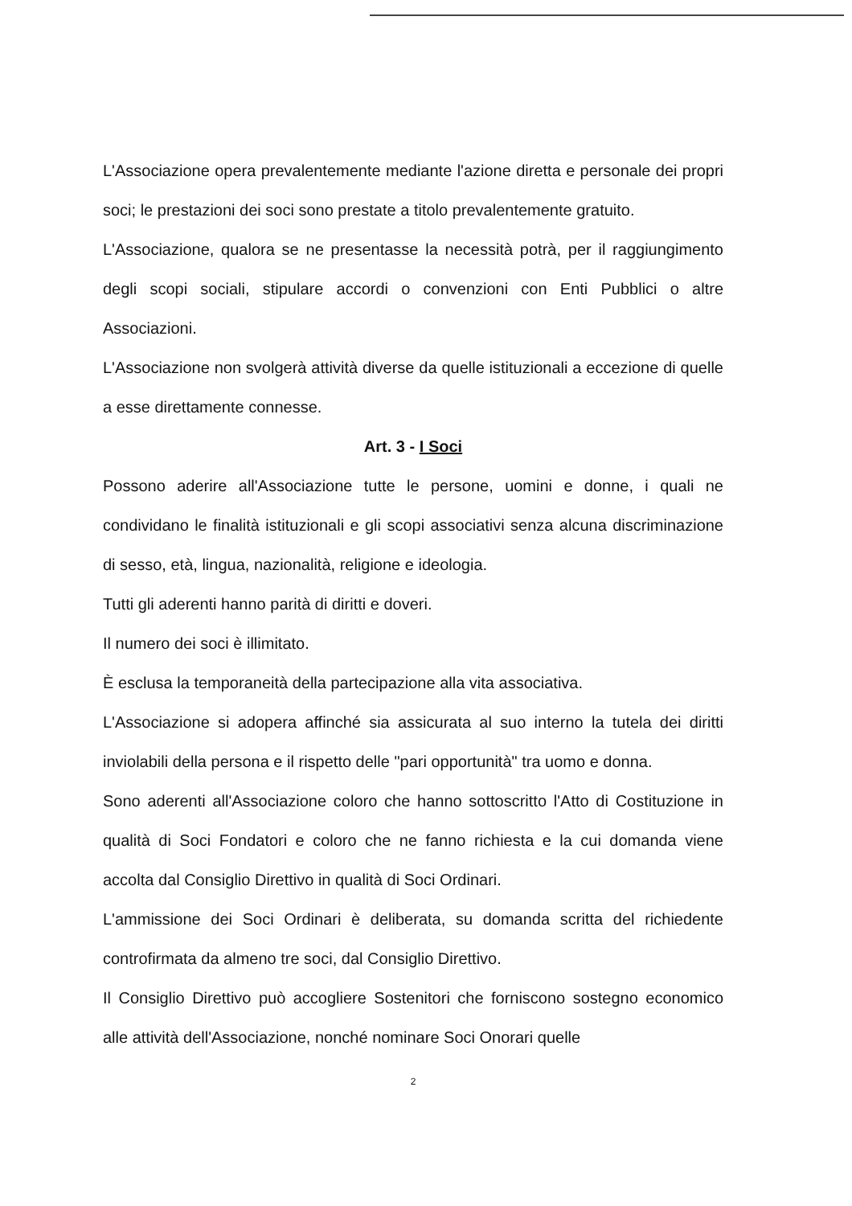L'Associazione opera prevalentemente mediante l'azione diretta e personale dei propri soci; le prestazioni dei soci sono prestate a titolo prevalentemente gratuito.
L'Associazione, qualora se ne presentasse la necessità potrà, per il raggiungimento degli scopi sociali, stipulare accordi o convenzioni con Enti Pubblici o altre Associazioni.
L'Associazione non svolgerà attività diverse da quelle istituzionali a eccezione di quelle a esse direttamente connesse.
Art. 3 - I Soci
Possono aderire all'Associazione tutte le persone, uomini e donne, i quali ne condividano le finalità istituzionali e gli scopi associativi senza alcuna discriminazione di sesso, età, lingua, nazionalità, religione e ideologia.
Tutti gli aderenti hanno parità di diritti e doveri.
Il numero dei soci è illimitato.
È esclusa la temporaneità della partecipazione alla vita associativa.
L'Associazione si adopera affinché sia assicurata al suo interno la tutela dei diritti inviolabili della persona e il rispetto delle "pari opportunità" tra uomo e donna.
Sono aderenti all'Associazione coloro che hanno sottoscritto l'Atto di Costituzione in qualità di Soci Fondatori e coloro che ne fanno richiesta e la cui domanda viene accolta dal Consiglio Direttivo in qualità di Soci Ordinari.
L'ammissione dei Soci Ordinari è deliberata, su domanda scritta del richiedente controfirmata da almeno tre soci, dal Consiglio Direttivo.
Il Consiglio Direttivo può accogliere Sostenitori che forniscono sostegno economico alle attività dell'Associazione, nonché nominare Soci Onorari quelle
2